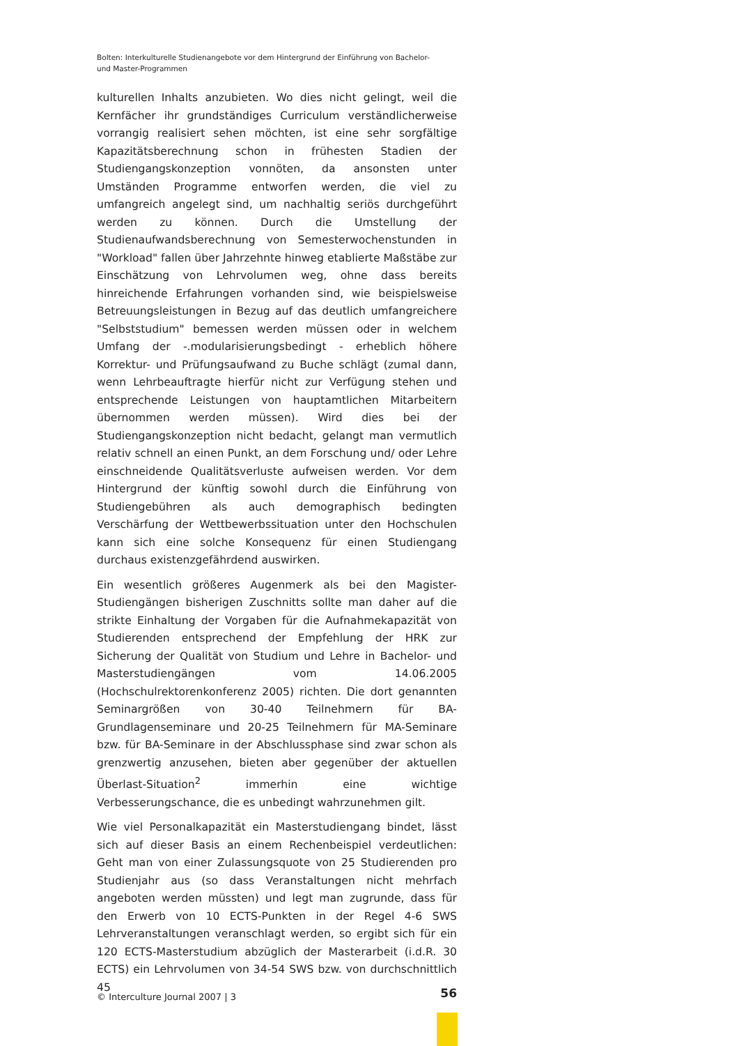Bolten: Interkulturelle Studienangebote vor dem Hintergrund der Einführung von Bachelor- und Master-Programmen
kulturellen Inhalts anzubieten. Wo dies nicht gelingt, weil die Kernfächer ihr grundständiges Curriculum verständlicherweise vorrangig realisiert sehen möchten, ist eine sehr sorgfältige Kapazitätsberechnung schon in frühesten Stadien der Studiengangskonzeption vonnöten, da ansonsten unter Umständen Programme entworfen werden, die viel zu umfangreich angelegt sind, um nachhaltig seriös durchgeführt werden zu können. Durch die Umstellung der Studienaufwandsberechnung von Semesterwochenstunden in "Workload" fallen über Jahrzehnte hinweg etablierte Maßstäbe zur Einschätzung von Lehrvolumen weg, ohne dass bereits hinreichende Erfahrungen vorhanden sind, wie beispielsweise Betreuungsleistungen in Bezug auf das deutlich umfangreichere "Selbststudium" bemessen werden müssen oder in welchem Umfang der -.modularisierungsbedingt - erheblich höhere Korrektur- und Prüfungsaufwand zu Buche schlägt (zumal dann, wenn Lehrbeauftragte hierfür nicht zur Verfügung stehen und entsprechende Leistungen von hauptamtlichen Mitarbeitern übernommen werden müssen). Wird dies bei der Studiengangskonzeption nicht bedacht, gelangt man vermutlich relativ schnell an einen Punkt, an dem Forschung und/ oder Lehre einschneidende Qualitätsverluste aufweisen werden. Vor dem Hintergrund der künftig sowohl durch die Einführung von Studiengebühren als auch demographisch bedingten Verschärfung der Wettbewerbssituation unter den Hochschulen kann sich eine solche Konsequenz für einen Studiengang durchaus existenzgefährdend auswirken.
Ein wesentlich größeres Augenmerk als bei den Magister-Studiengängen bisherigen Zuschnitts sollte man daher auf die strikte Einhaltung der Vorgaben für die Aufnahmekapazität von Studierenden entsprechend der Empfehlung der HRK zur Sicherung der Qualität von Studium und Lehre in Bachelor- und Masterstudiengängen vom 14.06.2005 (Hochschulrektorenkonferenz 2005) richten. Die dort genannten Seminargrößen von 30-40 Teilnehmern für BA-Grundlagenseminare und 20-25 Teilnehmern für MA-Seminare bzw. für BA-Seminare in der Abschlussphase sind zwar schon als grenzwertig anzusehen, bieten aber gegenüber der aktuellen Überlast-Situation<sup>2</sup> immerhin eine wichtige Verbesserungschance, die es unbedingt wahrzunehmen gilt.
Wie viel Personalkapazität ein Masterstudiengang bindet, lässt sich auf dieser Basis an einem Rechenbeispiel verdeutlichen: Geht man von einer Zulassungsquote von 25 Studierenden pro Studienjahr aus (so dass Veranstaltungen nicht mehrfach angeboten werden müssten) und legt man zugrunde, dass für den Erwerb von 10 ECTS-Punkten in der Regel 4-6 SWS Lehrveranstaltungen veranschlagt werden, so ergibt sich für ein 120 ECTS-Masterstudium abzüglich der Masterarbeit (i.d.R. 30 ECTS) ein Lehrvolumen von 34-54 SWS bzw. von durchschnittlich 45
© Interculture Journal 2007 | 3 56